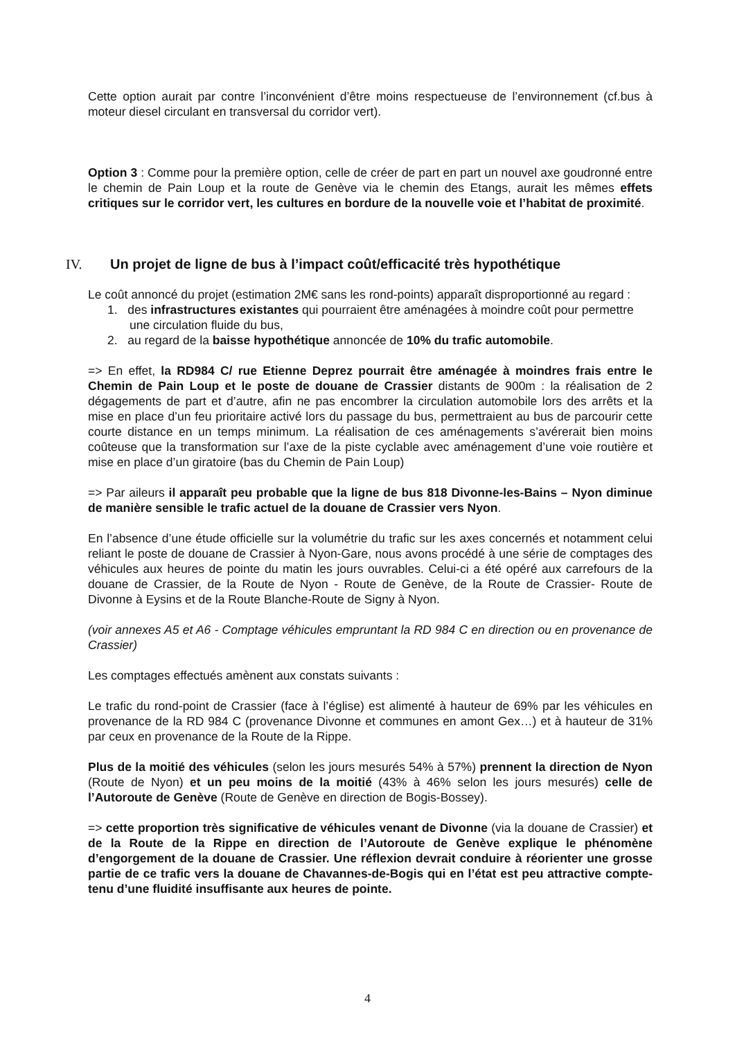Cette option aurait par contre l’inconvénient d’être moins respectueuse de l’environnement (cf.bus à moteur diesel circulant en transversal du corridor vert).
Option 3 : Comme pour la première option, celle de créer de part en part un nouvel axe goudronné entre le chemin de Pain Loup et la route de Genève via le chemin des Etangs, aurait les mêmes effets critiques sur le corridor vert, les cultures en bordure de la nouvelle voie et l’habitat de proximité.
IV. Un projet de ligne de bus à l’impact coût/efficacité très hypothétique
Le coût annoncé du projet (estimation 2M€ sans les rond-points) apparaît disproportionné au regard :
1. des infrastructures existantes qui pourraient être aménagées à moindre coût pour permettre une circulation fluide du bus,
2. au regard de la baisse hypothétique annoncée de 10% du trafic automobile.
=> En effet, la RD984 C/ rue Etienne Deprez pourrait être aménagée à moindres frais entre le Chemin de Pain Loup et le poste de douane de Crassier distants de 900m : la réalisation de 2 dégagements de part et d’autre, afin ne pas encombrer la circulation automobile lors des arrêts et la mise en place d’un feu prioritaire activé lors du passage du bus, permettraient au bus de parcourir cette courte distance en un temps minimum. La réalisation de ces aménagements s’avérerait bien moins coûteuse que la transformation sur l’axe de la piste cyclable avec aménagement d’une voie routière et mise en place d’un giratoire (bas du Chemin de Pain Loup)
=> Par aileurs il apparaît peu probable que la ligne de bus 818 Divonne-les-Bains – Nyon diminue de manière sensible le trafic actuel de la douane de Crassier vers Nyon.
En l’absence d’une étude officielle sur la volumétrie du trafic sur les axes concernés et notamment celui reliant le poste de douane de Crassier à Nyon-Gare, nous avons procédé à une série de comptages des véhicules aux heures de pointe du matin les jours ouvrables. Celui-ci a été opéré aux carrefours de la douane de Crassier, de la Route de Nyon - Route de Genève, de la Route de Crassier- Route de Divonne à Eysins et de la Route Blanche-Route de Signy à Nyon.
(voir annexes A5 et A6 - Comptage véhicules empruntant la RD 984 C en direction ou en provenance de Crassier)
Les comptages effectués amènent aux constats suivants :
Le trafic du rond-point de Crassier (face à l’église) est alimenté à hauteur de 69% par les véhicules en provenance de la RD 984 C (provenance Divonne et communes en amont Gex…) et à hauteur de 31% par ceux en provenance de la Route de la Rippe.
Plus de la moitié des véhicules (selon les jours mesurés 54% à 57%) prennent la direction de Nyon (Route de Nyon) et un peu moins de la moitié (43% à 46% selon les jours mesurés) celle de l’Autoroute de Genève (Route de Genève en direction de Bogis-Bossey).
=> cette proportion très significative de véhicules venant de Divonne (via la douane de Crassier) et de la Route de la Rippe en direction de l’Autoroute de Genève explique le phénomène d’engorgement de la douane de Crassier. Une réflexion devrait conduire à réorienter une grosse partie de ce trafic vers la douane de Chavannes-de-Bogis qui en l’état est peu attractive compte-tenu d’une fluidité insuffisante aux heures de pointe.
4